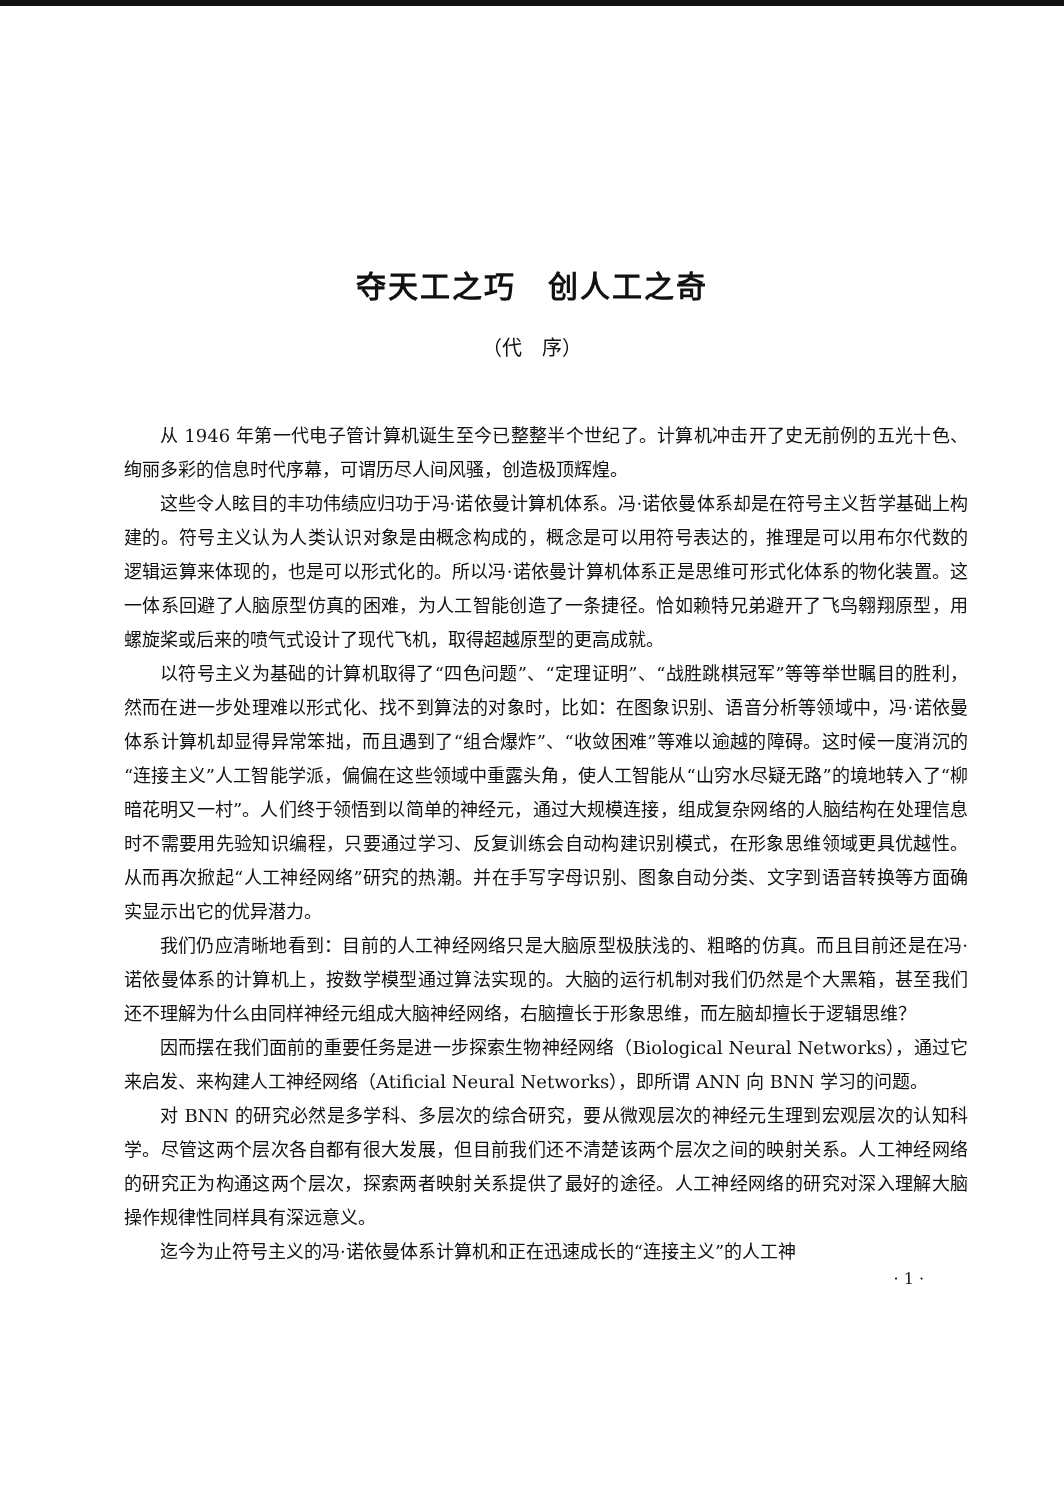夺天工之巧　创人工之奇
（代　序）
从 1946 年第一代电子管计算机诞生至今已整整半个世纪了。计算机冲击开了史无前例的五光十色、绚丽多彩的信息时代序幕，可谓历尽人间风骚，创造极顶辉煌。
这些令人眩目的丰功伟绩应归功于冯·诺依曼计算机体系。冯·诺依曼体系却是在符号主义哲学基础上构建的。符号主义认为人类认识对象是由概念构成的，概念是可以用符号表达的，推理是可以用布尔代数的逻辑运算来体现的，也是可以形式化的。所以冯·诺依曼计算机体系正是思维可形式化体系的物化装置。这一体系回避了人脑原型仿真的困难，为人工智能创造了一条捷径。恰如赖特兄弟避开了飞鸟翱翔原型，用螺旋桨或后来的喷气式设计了现代飞机，取得超越原型的更高成就。
以符号主义为基础的计算机取得了“四色问题”、“定理证明”、“战胜跳棋冠军”等等举世瞩目的胜利，然而在进一步处理难以形式化、找不到算法的对象时，比如：在图象识别、语音分析等领域中，冯·诺依曼体系计算机却显得异常笨拙，而且遇到了“组合爆炸”、“收敛困难”等难以逾越的障碍。这时候一度消沉的“连接主义”人工智能学派，偏偏在这些领域中重露头角，使人工智能从“山穷水尽疑无路”的境地转入了“柳暗花明又一村”。人们终于领悟到以简单的神经元，通过大规模连接，组成复杂网络的人脑结构在处理信息时不需要用先验知识编程，只要通过学习、反复训练会自动构建识别模式，在形象思维领域更具优越性。从而再次掀起“人工神经网络”研究的热潮。并在手写字母识别、图象自动分类、文字到语音转换等方面确实显示出它的优异潜力。
我们仍应清晰地看到：目前的人工神经网络只是大脑原型极肤浅的、粗略的仿真。而且目前还是在冯·诺依曼体系的计算机上，按数学模型通过算法实现的。大脑的运行机制对我们仍然是个大黑箱，甚至我们还不理解为什么由同样神经元组成大脑神经网络，右脑擅长于形象思维，而左脑却擅长于逻辑思维？
因而摆在我们面前的重要任务是进一步探索生物神经网络（Biological Neural Networks），通过它来启发、来构建人工神经网络（Atificial Neural Networks），即所谓 ANN 向 BNN 学习的问题。
对 BNN 的研究必然是多学科、多层次的综合研究，要从微观层次的神经元生理到宏观层次的认知科学。尽管这两个层次各自都有很大发展，但目前我们还不清楚该两个层次之间的映射关系。人工神经网络的研究正为构通这两个层次，探索两者映射关系提供了最好的途径。人工神经网络的研究对深入理解大脑操作规律性同样具有深远意义。
迄今为止符号主义的冯·诺依曼体系计算机和正在迅速成长的“连接主义”的人工神
· 1 ·